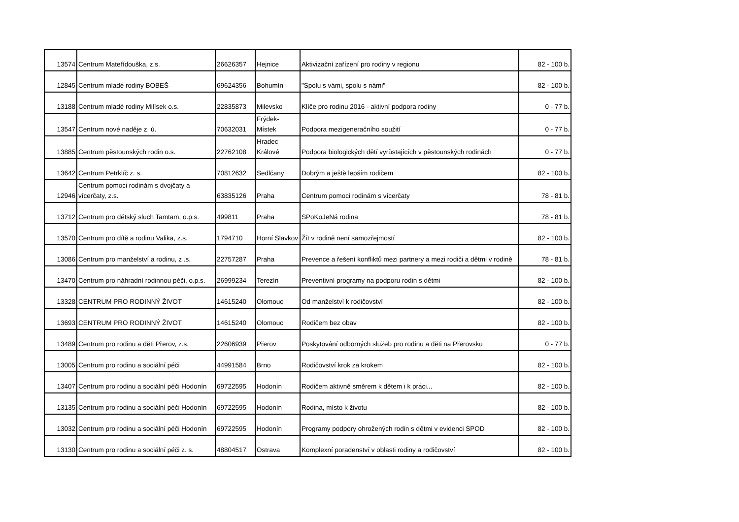| 13574 | Centrum Mateřídouška, z.s. | 26626357 | Hejnice | Aktivizační zařízení pro rodiny v regionu | 82 - 100 b. |
| 12845 | Centrum mladé rodiny BOBEŠ | 69624356 | Bohumín | "Spolu s vámi, spolu s námi" | 82 - 100 b. |
| 13188 | Centrum mladé rodiny Milísek o.s. | 22835873 | Milevsko | Klíče pro rodinu 2016 - aktivní podpora rodiny | 0 - 77 b. |
| 13547 | Centrum nové naděje z. ú. | 70632031 | Frýdek-Místek | Podpora mezigeneračního soužití | 0 - 77 b. |
| 13885 | Centrum pěstounských rodin o.s. | 22762108 | Hradec Králové | Podpora biologických dětí vyrůstajících v pěstounských rodinách | 0 - 77 b. |
| 13642 | Centrum Petrklíč z. s. | 70812632 | Sedlčany | Dobrým a ještě lepším rodičem | 82 - 100 b. |
| 12946 | Centrum pomoci rodinám s dvojčaty a vícerčaty, z.s. | 63835126 | Praha | Centrum pomoci rodinám s vícerčaty | 78 - 81 b. |
| 13712 | Centrum pro dětský sluch Tamtam, o.p.s. | 499811 | Praha | SPoKoJeNá rodina | 78 - 81 b. |
| 13570 | Centrum pro dítě a rodinu Valika, z.s. | 1794710 | Horní Slavkov | Žít v rodině není samozřejmostí | 82 - 100 b. |
| 13086 | Centrum pro manželství a rodinu, z .s. | 22757287 | Praha | Prevence a řešení konfliktů mezi partnery a mezi rodiči a dětmi v rodině | 78 - 81 b. |
| 13470 | Centrum pro náhradní rodinnou péči, o.p.s. | 26999234 | Terezín | Preventivní programy na podporu rodin s dětmi | 82 - 100 b. |
| 13328 | CENTRUM PRO RODINNÝ ŽIVOT | 14615240 | Olomouc | Od manželství k rodičovství | 82 - 100 b. |
| 13693 | CENTRUM PRO RODINNÝ ŽIVOT | 14615240 | Olomouc | Rodičem bez obav | 82 - 100 b. |
| 13489 | Centrum pro rodinu a děti Přerov, z.s. | 22606939 | Přerov | Poskytování odborných služeb pro rodinu a děti na Přerovsku | 0 - 77 b. |
| 13005 | Centrum pro rodinu a sociální péči | 44991584 | Brno | Rodičovství krok za krokem | 82 - 100 b. |
| 13407 | Centrum pro rodinu a sociální péči Hodonín | 69722595 | Hodonín | Rodičem aktivně směrem k dětem i k práci... | 82 - 100 b. |
| 13135 | Centrum pro rodinu a sociální péči Hodonín | 69722595 | Hodonín | Rodina, místo k životu | 82 - 100 b. |
| 13032 | Centrum pro rodinu a sociální péči Hodonín | 69722595 | Hodonín | Programy podpory ohrožených rodin s dětmi v evidenci SPOD | 82 - 100 b. |
| 13130 | Centrum pro rodinu a sociální péči z. s. | 48804517 | Ostrava | Komplexní poradenství v oblasti rodiny a rodičovství | 82 - 100 b. |